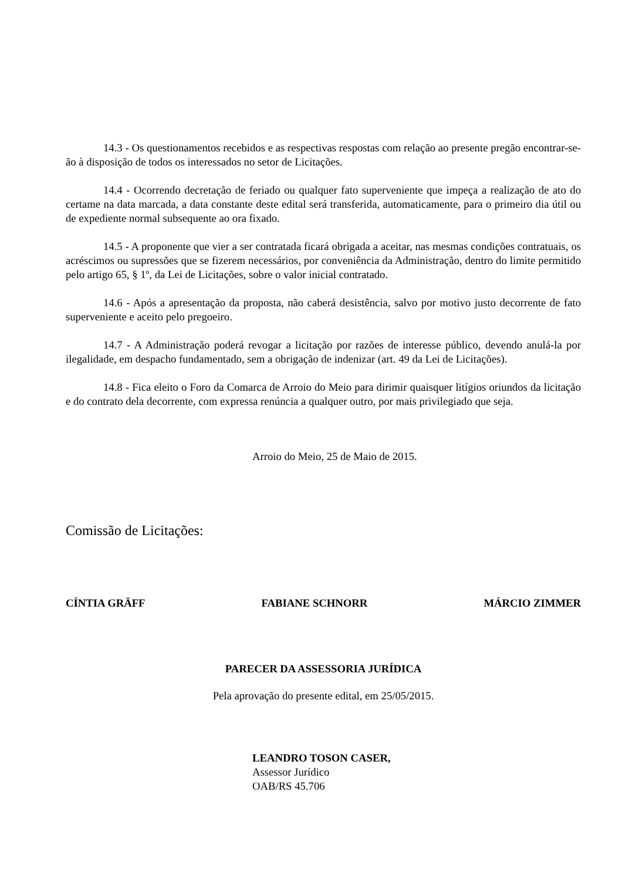14.3 - Os questionamentos recebidos e as respectivas respostas com relação ao presente pregão encontrar-se-ão à disposição de todos os interessados no setor de Licitações.
14.4 - Ocorrendo decretação de feriado ou qualquer fato superveniente que impeça a realização de ato do certame na data marcada, a data constante deste edital será transferida, automaticamente, para o primeiro dia útil ou de expediente normal subsequente ao ora fixado.
14.5 - A proponente que vier a ser contratada ficará obrigada a aceitar, nas mesmas condições contratuais, os acréscimos ou supressões que se fizerem necessários, por conveniência da Administração, dentro do limite permitido pelo artigo 65, § 1º, da Lei de Licitações, sobre o valor inicial contratado.
14.6 - Após a apresentação da proposta, não caberá desistência, salvo por motivo justo decorrente de fato superveniente e aceito pelo pregoeiro.
14.7 - A Administração poderá revogar a licitação por razões de interesse público, devendo anulá-la por ilegalidade, em despacho fundamentado, sem a obrigação de indenizar (art. 49 da Lei de Licitações).
14.8 - Fica eleito o Foro da Comarca de Arroio do Meio para dirimir quaisquer litígios oriundos da licitação e do contrato dela decorrente, com expressa renúncia a qualquer outro, por mais privilegiado que seja.
Arroio do Meio, 25 de Maio de 2015.
Comissão de Licitações:
CÍNTIA GRÄFF FABIANE SCHNORR MÁRCIO ZIMMER
PARECER DA ASSESSORIA JURÍDICA
Pela aprovação do presente edital, em 25/05/2015.
LEANDRO TOSON CASER,
Assessor Jurídico
OAB/RS 45.706